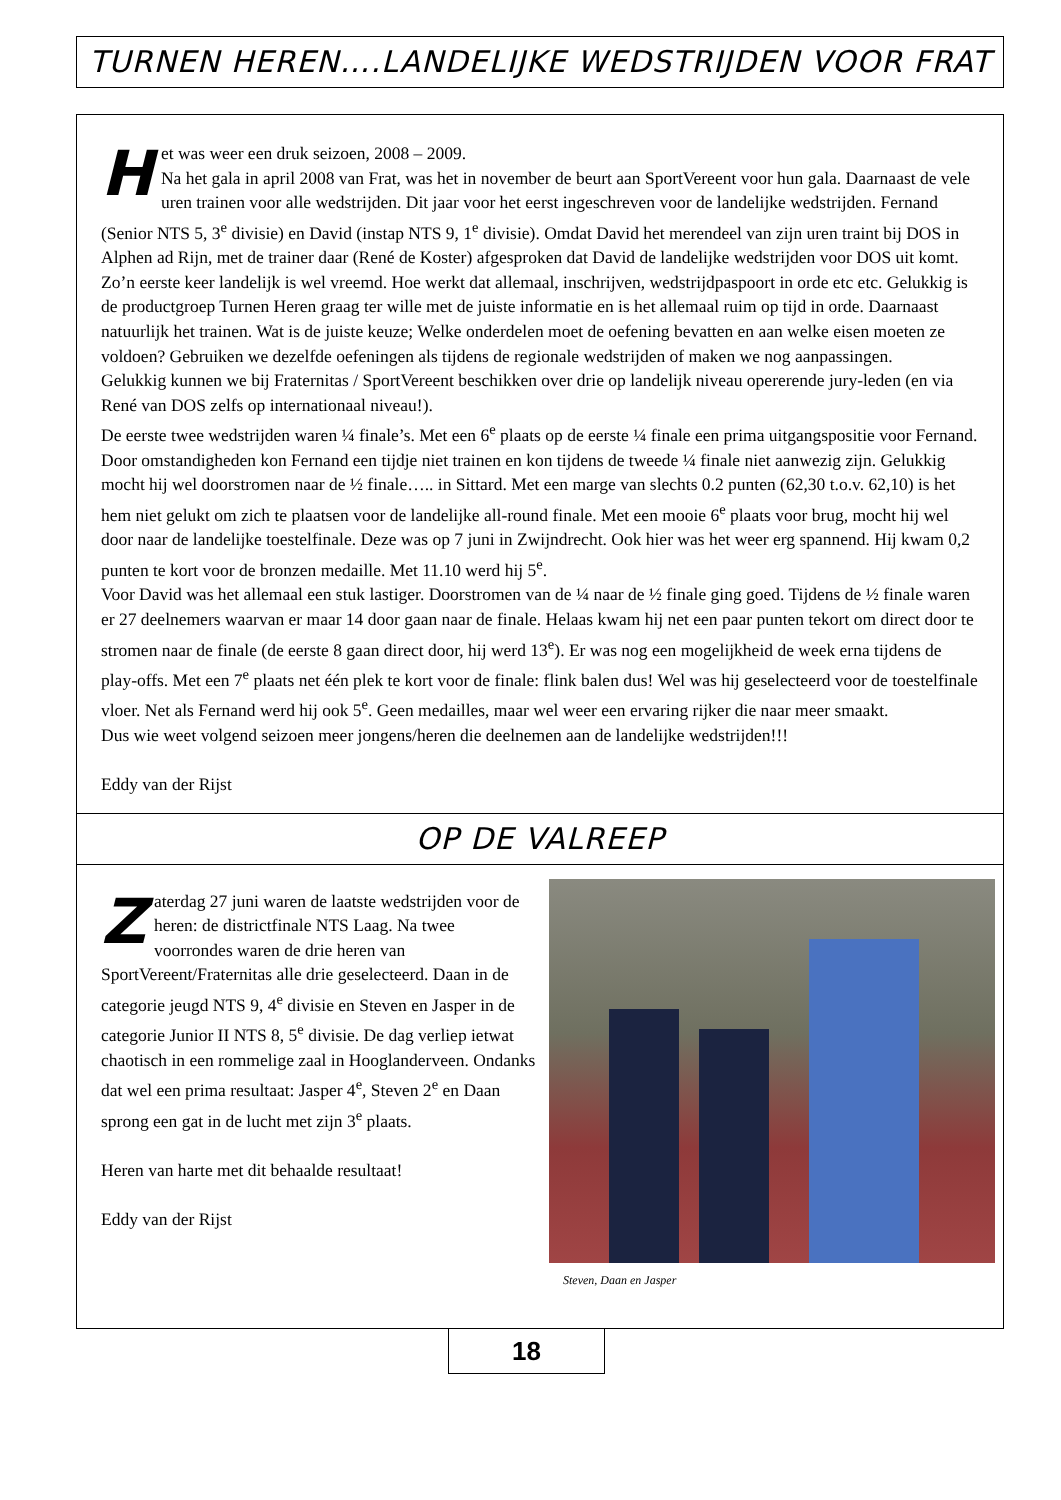TURNEN HEREN….LANDELIJKE WEDSTRIJDEN VOOR FRAT
Het was weer een druk seizoen, 2008 – 2009.
Na het gala in april 2008 van Frat, was het in november de beurt aan SportVereent voor hun gala. Daarnaast de vele uren trainen voor alle wedstrijden. Dit jaar voor het eerst ingeschreven voor de landelijke wedstrijden. Fernand (Senior NTS 5, 3<sup>e</sup> divisie) en David (instap NTS 9, 1<sup>e</sup> divisie). Omdat David het merendeel van zijn uren traint bij DOS in Alphen ad Rijn, met de trainer daar (René de Koster) afgesproken dat David de landelijke wedstrijden voor DOS uit komt. Zo’n eerste keer landelijk is wel vreemd. Hoe werkt dat allemaal, inschrijven, wedstrijdpaspoort in orde etc etc. Gelukkig is de productgroep Turnen Heren graag ter wille met de juiste informatie en is het allemaal ruim op tijd in orde. Daarnaast natuurlijk het trainen. Wat is de juiste keuze; Welke onderdelen moet de oefening bevatten en aan welke eisen moeten ze voldoen? Gebruiken we dezelfde oefeningen als tijdens de regionale wedstrijden of maken we nog aanpassingen.
Gelukkig kunnen we bij Fraternitas / SportVereent beschikken over drie op landelijk niveau opererende jury-leden (en via René van DOS zelfs op internationaal niveau!).
De eerste twee wedstrijden waren ¼ finale’s. Met een 6<sup>e</sup> plaats op de eerste ¼ finale een prima uitgangspositie voor Fernand. Door omstandigheden kon Fernand een tijdje niet trainen en kon tijdens de tweede ¼ finale niet aanwezig zijn. Gelukkig mocht hij wel doorstromen naar de ½ finale….. in Sittard. Met een marge van slechts 0.2 punten (62,30 t.o.v. 62,10) is het hem niet gelukt om zich te plaatsen voor de landelijke all-round finale. Met een mooie 6<sup>e</sup> plaats voor brug, mocht hij wel door naar de landelijke toestelfinale. Deze was op 7 juni in Zwijndrecht. Ook hier was het weer erg spannend. Hij kwam 0,2 punten te kort voor de bronzen medaille. Met 11.10 werd hij 5<sup>e</sup>.
Voor David was het allemaal een stuk lastiger. Doorstromen van de ¼ naar de ½ finale ging goed. Tijdens de ½ finale waren er 27 deelnemers waarvan er maar 14 door gaan naar de finale. Helaas kwam hij net een paar punten tekort om direct door te stromen naar de finale (de eerste 8 gaan direct door, hij werd 13<sup>e</sup>). Er was nog een mogelijkheid de week erna tijdens de play-offs. Met een 7<sup>e</sup> plaats net één plek te kort voor de finale: flink balen dus! Wel was hij geselecteerd voor de toestelfinale vloer. Net als Fernand werd hij ook 5<sup>e</sup>. Geen medailles, maar wel weer een ervaring rijker die naar meer smaakt.
Dus wie weet volgend seizoen meer jongens/heren die deelnemen aan de landelijke wedstrijden!!!
Eddy van der Rijst
OP DE VALREEP
Zaterdag 27 juni waren de laatste wedstrijden voor de heren: de districtfinale NTS Laag. Na twee voorrondes waren de drie heren van SportVereent/Fraternitas alle drie geselecteerd. Daan in de categorie jeugd NTS 9, 4<sup>e</sup> divisie en Steven en Jasper in de categorie Junior II NTS 8, 5<sup>e</sup> divisie. De dag verliep ietwat chaotisch in een rommelige zaal in Hooglanderveen. Ondanks dat wel een prima resultaat: Jasper 4<sup>e</sup>, Steven 2<sup>e</sup> en Daan sprong een gat in de lucht met zijn 3<sup>e</sup> plaats.
Heren van harte met dit behaalde resultaat!
Eddy van der Rijst
Steven, Daan en Jasper
18